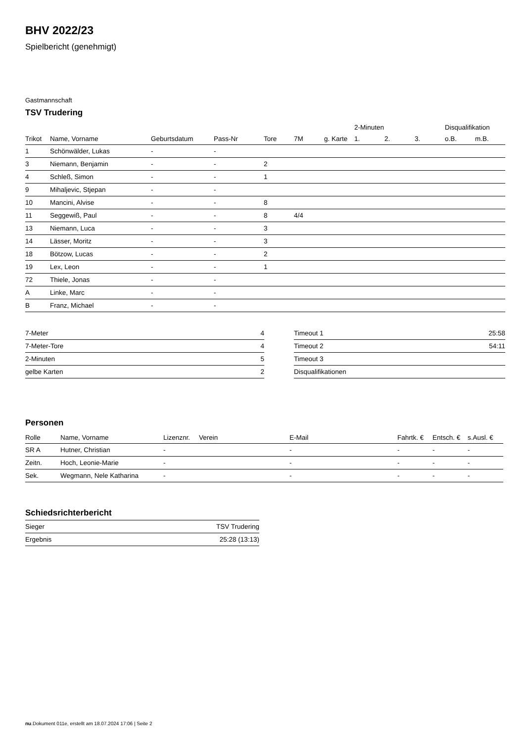BHV 2022/23
Spielbericht (genehmigt)
Gastmannschaft
TSV Trudering
| | | | | | | | 2-Minuten | | | Disqualifikation | |
| --- | --- | --- | --- | --- | --- | --- | --- | --- | --- | --- | --- |
| Trikot | Name, Vorname | Geburtsdatum | Pass-Nr | Tore | 7M | g. Karte | 1. | 2. | 3. | o.B. | m.B. |
| 1 | Schönwälder, Lukas | - | - | | | | | | | | |
| 3 | Niemann, Benjamin | - | - | 2 | | | | | | | |
| 4 | Schleß, Simon | - | - | 1 | | | | | | | |
| 9 | Mihaljevic, Stjepan | - | - | | | | | | | | |
| 10 | Mancini, Alvise | - | - | 8 | | | | | | | |
| 11 | Seggewiß, Paul | - | - | 8 | 4/4 | | | | | | |
| 13 | Niemann, Luca | - | - | 3 | | | | | | | |
| 14 | Lässer, Moritz | - | - | 3 | | | | | | | |
| 18 | Bötzow, Lucas | - | - | 2 | | | | | | | |
| 19 | Lex, Leon | - | - | 1 | | | | | | | |
| 72 | Thiele, Jonas | - | - | | | | | | | | |
| A | Linke, Marc | - | - | | | | | | | | |
| B | Franz, Michael | - | - | | | | | | | | |
| 7-Meter | 4 |
| 7-Meter-Tore | 4 |
| 2-Minuten | 5 |
| gelbe Karten | 2 |
| Timeout 1 | 25:58 |
| Timeout 2 | 54:11 |
| Timeout 3 | |
| Disqualifikationen | |
Personen
| Rolle | Name, Vorname | Lizenznr. | Verein | E-Mail | Fahrtk. € | Entsch. € | s.Ausl. € |
| --- | --- | --- | --- | --- | --- | --- | --- |
| SR A | Hutner, Christian | - | | - | - | - | - |
| Zeitn. | Hoch, Leonie-Marie | - | | - | - | - | - |
| Sek. | Wegmann, Nele Katharina | - | | - | - | - | - |
Schiedsrichterbericht
| Sieger | TSV Trudering |
| Ergebnis | 25:28 (13:13) |
nu.Dokument 011e, erstellt am 18.07.2024 17:06 | Seite 2